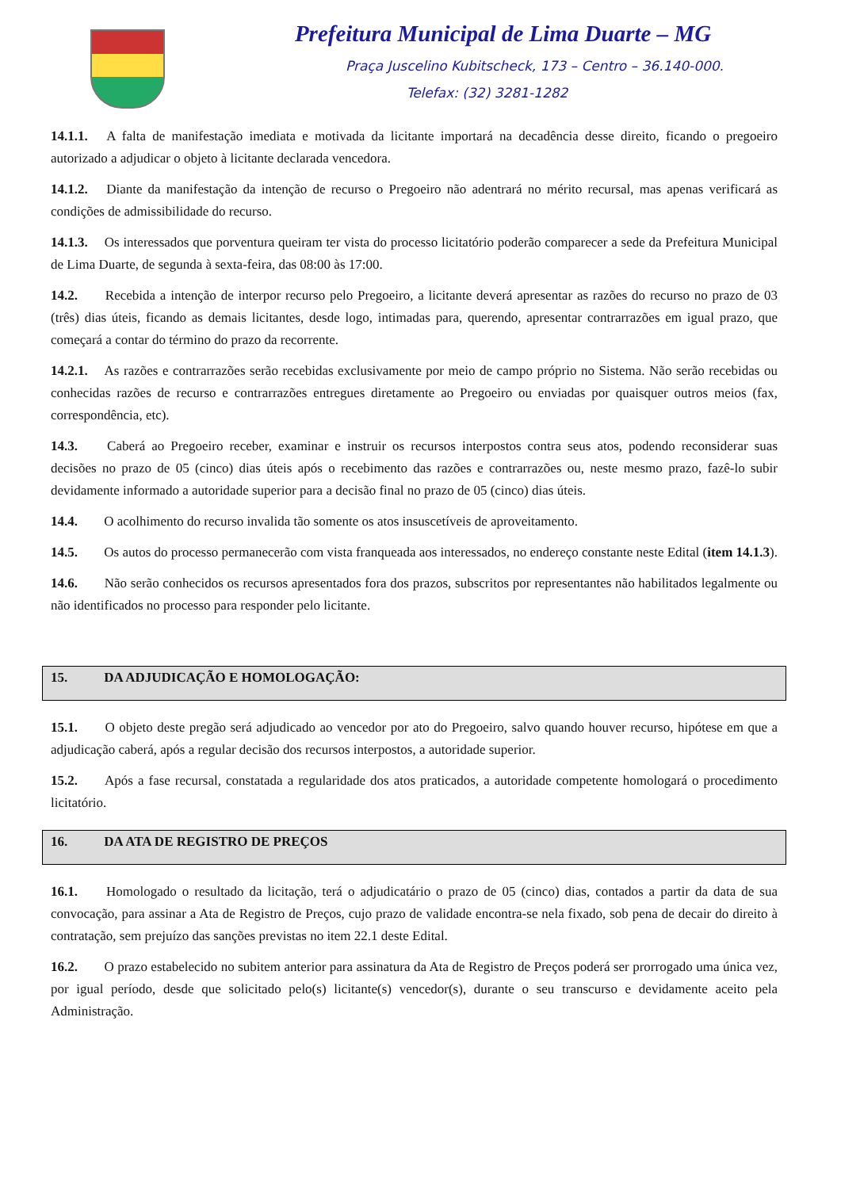Prefeitura Municipal de Lima Duarte – MG
Praça Juscelino Kubitscheck, 173 – Centro – 36.140-000.
Telefax: (32) 3281-1282
14.1.1. A falta de manifestação imediata e motivada da licitante importará na decadência desse direito, ficando o pregoeiro autorizado a adjudicar o objeto à licitante declarada vencedora.
14.1.2. Diante da manifestação da intenção de recurso o Pregoeiro não adentrará no mérito recursal, mas apenas verificará as condições de admissibilidade do recurso.
14.1.3. Os interessados que porventura queiram ter vista do processo licitatório poderão comparecer a sede da Prefeitura Municipal de Lima Duarte, de segunda à sexta-feira, das 08:00 às 17:00.
14.2. Recebida a intenção de interpor recurso pelo Pregoeiro, a licitante deverá apresentar as razões do recurso no prazo de 03 (três) dias úteis, ficando as demais licitantes, desde logo, intimadas para, querendo, apresentar contrarrazões em igual prazo, que começará a contar do término do prazo da recorrente.
14.2.1. As razões e contrarrazões serão recebidas exclusivamente por meio de campo próprio no Sistema. Não serão recebidas ou conhecidas razões de recurso e contrarrazões entregues diretamente ao Pregoeiro ou enviadas por quaisquer outros meios (fax, correspondência, etc).
14.3. Caberá ao Pregoeiro receber, examinar e instruir os recursos interpostos contra seus atos, podendo reconsiderar suas decisões no prazo de 05 (cinco) dias úteis após o recebimento das razões e contrarrazões ou, neste mesmo prazo, fazê-lo subir devidamente informado a autoridade superior para a decisão final no prazo de 05 (cinco) dias úteis.
14.4. O acolhimento do recurso invalida tão somente os atos insuscetíveis de aproveitamento.
14.5. Os autos do processo permanecerão com vista franqueada aos interessados, no endereço constante neste Edital (item 14.1.3).
14.6. Não serão conhecidos os recursos apresentados fora dos prazos, subscritos por representantes não habilitados legalmente ou não identificados no processo para responder pelo licitante.
15. DA ADJUDICAÇÃO E HOMOLOGAÇÃO:
15.1. O objeto deste pregão será adjudicado ao vencedor por ato do Pregoeiro, salvo quando houver recurso, hipótese em que a adjudicação caberá, após a regular decisão dos recursos interpostos, a autoridade superior.
15.2. Após a fase recursal, constatada a regularidade dos atos praticados, a autoridade competente homologará o procedimento licitatório.
16. DA ATA DE REGISTRO DE PREÇOS
16.1. Homologado o resultado da licitação, terá o adjudicatário o prazo de 05 (cinco) dias, contados a partir da data de sua convocação, para assinar a Ata de Registro de Preços, cujo prazo de validade encontra-se nela fixado, sob pena de decair do direito à contratação, sem prejuízo das sanções previstas no item 22.1 deste Edital.
16.2. O prazo estabelecido no subitem anterior para assinatura da Ata de Registro de Preços poderá ser prorrogado uma única vez, por igual período, desde que solicitado pelo(s) licitante(s) vencedor(s), durante o seu transcurso e devidamente aceito pela Administração.